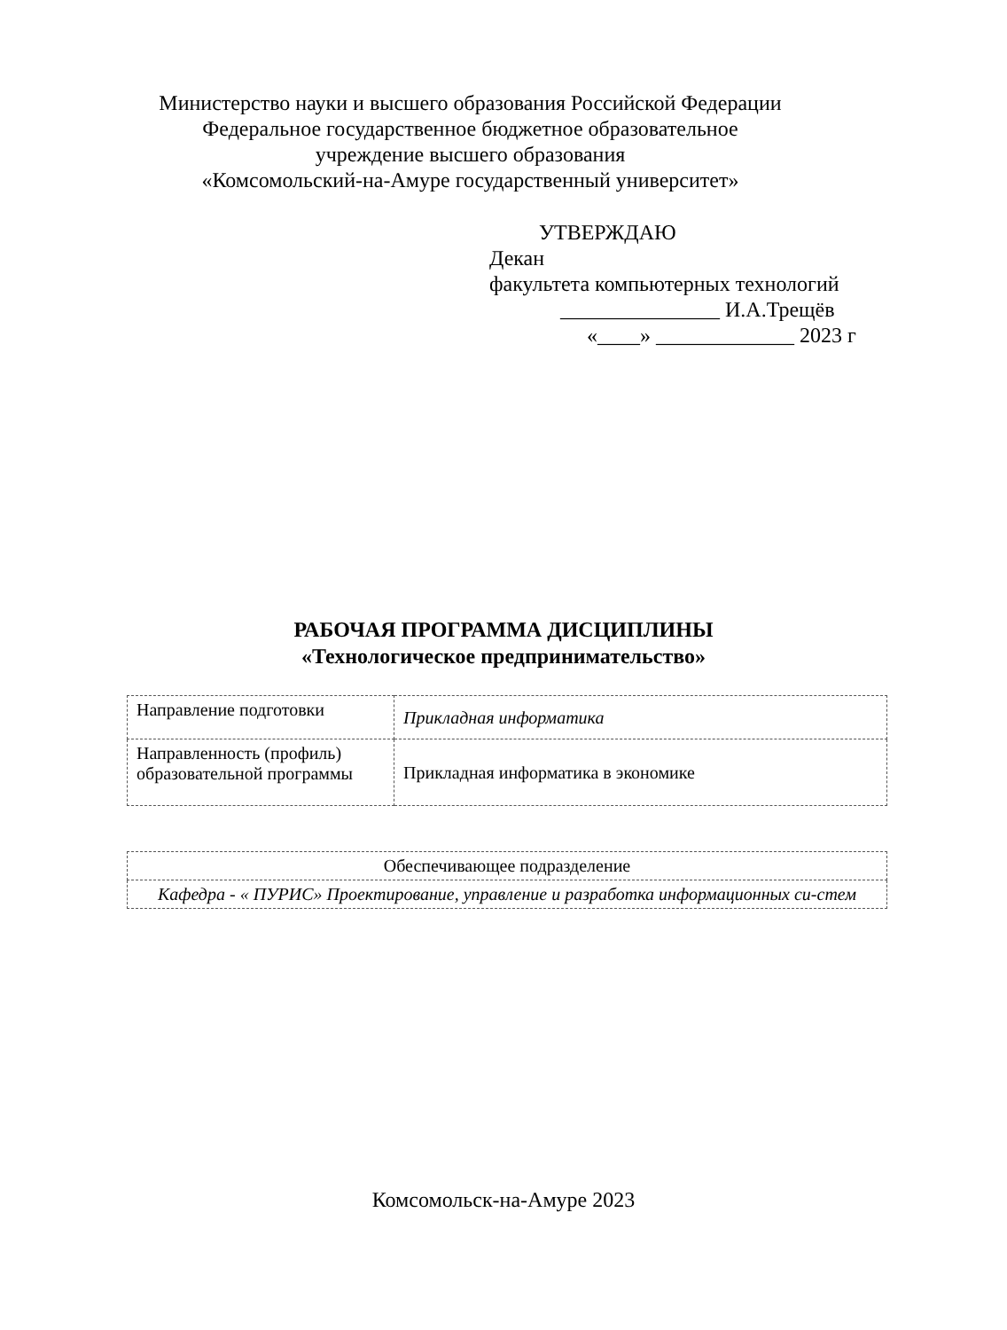Министерство науки и высшего образования Российской Федерации
Федеральное государственное бюджетное образовательное
учреждение высшего образования
«Комсомольский-на-Амуре государственный университет»
УТВЕРЖДАЮ
Декан
факультета компьютерных технологий
_______________ И.А.Трещёв
«____» _____________ 2023 г
РАБОЧАЯ ПРОГРАММА ДИСЦИПЛИНЫ
«Технологическое предпринимательство»
| Направление подготовки | Прикладная информатика |
| Направленность (профиль) образовательной программы | Прикладная информатика в экономике |
| Обеспечивающее подразделение |
| Кафедра - « ПУРИС» Проектирование, управление и разработка информационных си-стем |
Комсомольск-на-Амуре 2023